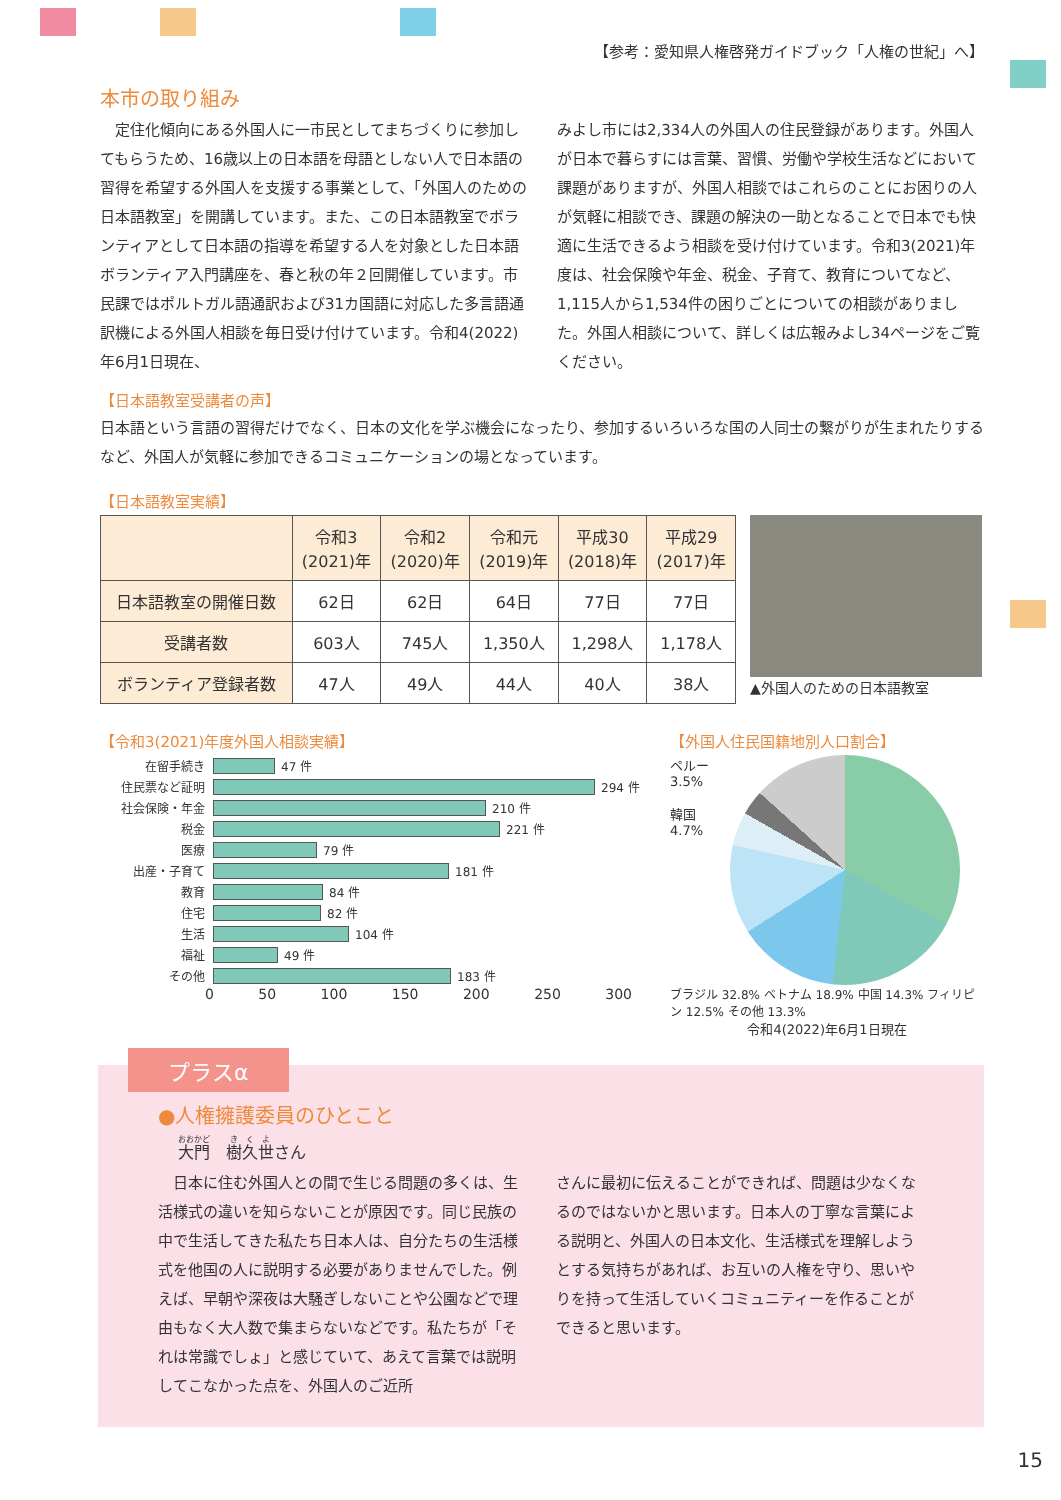【参考：愛知県人権啓発ガイドブック「人権の世紀」へ】
本市の取り組み
　定住化傾向にある外国人に一市民としてまちづくりに参加してもらうため、16歳以上の日本語を母語としない人で日本語の習得を希望する外国人を支援する事業として、「外国人のための日本語教室」を開講しています。また、この日本語教室でボランティアとして日本語の指導を希望する人を対象とした日本語ボランティア入門講座を、春と秋の年２回開催しています。市民課ではポルトガル語通訳および31カ国語に対応した多言語通訳機による外国人相談を毎日受け付けています。令和4(2022)年6月1日現在、
みよし市には2,334人の外国人の住民登録があります。外国人が日本で暮らすには言葉、習慣、労働や学校生活などにおいて課題がありますが、外国人相談ではこれらのことにお困りの人が気軽に相談でき、課題の解決の一助となることで日本でも快適に生活できるよう相談を受け付けています。令和3(2021)年度は、社会保険や年金、税金、子育て、教育についてなど、1,115人から1,534件の困りごとについての相談がありました。外国人相談について、詳しくは広報みよし34ページをご覧ください。
【日本語教室受講者の声】
日本語という言語の習得だけでなく、日本の文化を学ぶ機会になったり、参加するいろいろな国の人同士の繋がりが生まれたりするなど、外国人が気軽に参加できるコミュニケーションの場となっています。
【日本語教室実績】
| | 令和3 (2021)年 | 令和2 (2020)年 | 令和元 (2019)年 | 平成30 (2018)年 | 平成29 (2017)年 |
| --- | --- | --- | --- | --- | --- |
| 日本語教室の開催日数 | 62日 | 62日 | 64日 | 77日 | 77日 |
| 受講者数 | 603人 | 745人 | 1,350人 | 1,298人 | 1,178人 |
| ボランティア登録者数 | 47人 | 49人 | 44人 | 40人 | 38人 |
▲外国人のための日本語教室
【令和3(2021)年度外国人相談実績】
在留手続き 47 件
住民票など証明 294 件
社会保険・年金 210 件
税金 221 件
医療 79 件
出産・子育て 181 件
教育 84 件
住宅 82 件
生活 104 件
福祉 49 件
その他 183 件
0 50 100 150 200 250 300
【外国人住民国籍地別人口割合】
ペルー 3.5%
韓国 4.7%
ブラジル 32.8% ベトナム 18.9% 中国 14.3% フィリピン 12.5% その他 13.3%
令和4(2022)年6月1日現在
プラスα
●人権擁護委員のひとこと
大門　樹久世さん
　日本に住む外国人との間で生じる問題の多くは、生活様式の違いを知らないことが原因です。同じ民族の中で生活してきた私たち日本人は、自分たちの生活様式を他国の人に説明する必要がありませんでした。例えば、早朝や深夜は大騒ぎしないことや公園などで理由もなく大人数で集まらないなどです。私たちが「それは常識でしょ」と感じていて、あえて言葉では説明してこなかった点を、外国人のご近所
さんに最初に伝えることができれば、問題は少なくなるのではないかと思います。日本人の丁寧な言葉による説明と、外国人の日本文化、生活様式を理解しようとする気持ちがあれば、お互いの人権を守り、思いやりを持って生活していくコミュニティーを作ることができると思います。
15